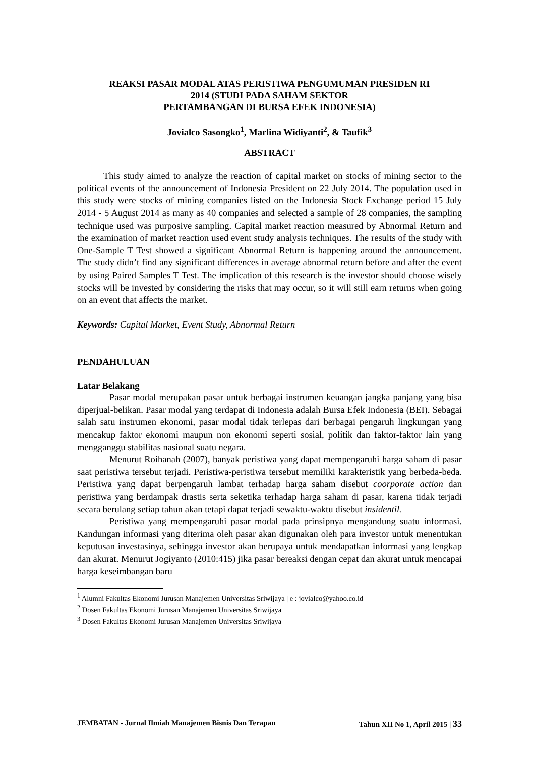REAKSI PASAR MODAL ATAS PERISTIWA PENGUMUMAN PRESIDEN RI
2014 (STUDI PADA SAHAM SEKTOR
PERTAMBANGAN DI BURSA EFEK INDONESIA)
Jovialco Sasongko<sup>1</sup>, Marlina Widiyanti<sup>2</sup>, & Taufik<sup>3</sup>
ABSTRACT
This study aimed to analyze the reaction of capital market on stocks of mining sector to the political events of the announcement of Indonesia President on 22 July 2014. The population used in this study were stocks of mining companies listed on the Indonesia Stock Exchange period 15 July 2014 - 5 August 2014 as many as 40 companies and selected a sample of 28 companies, the sampling technique used was purposive sampling. Capital market reaction measured by Abnormal Return and the examination of market reaction used event study analysis techniques. The results of the study with One-Sample T Test showed a significant Abnormal Return is happening around the announcement. The study didn’t find any significant differences in average abnormal return before and after the event by using Paired Samples T Test. The implication of this research is the investor should choose wisely stocks will be invested by considering the risks that may occur, so it will still earn returns when going on an event that affects the market.
Keywords: Capital Market, Event Study, Abnormal Return
PENDAHULUAN
Latar Belakang
Pasar modal merupakan pasar untuk berbagai instrumen keuangan jangka panjang yang bisa diperjual-belikan. Pasar modal yang terdapat di Indonesia adalah Bursa Efek Indonesia (BEI). Sebagai salah satu instrumen ekonomi, pasar modal tidak terlepas dari berbagai pengaruh lingkungan yang mencakup faktor ekonomi maupun non ekonomi seperti sosial, politik dan faktor-faktor lain yang mengganggu stabilitas nasional suatu negara.
Menurut Roihanah (2007), banyak peristiwa yang dapat mempengaruhi harga saham di pasar saat peristiwa tersebut terjadi. Peristiwa-peristiwa tersebut memiliki karakteristik yang berbeda-beda. Peristiwa yang dapat berpengaruh lambat terhadap harga saham disebut coorporate action dan peristiwa yang berdampak drastis serta seketika terhadap harga saham di pasar, karena tidak terjadi secara berulang setiap tahun akan tetapi dapat terjadi sewaktu-waktu disebut insidentil.
Peristiwa yang mempengaruhi pasar modal pada prinsipnya mengandung suatu informasi. Kandungan informasi yang diterima oleh pasar akan digunakan oleh para investor untuk menentukan keputusan investasinya, sehingga investor akan berupaya untuk mendapatkan informasi yang lengkap dan akurat. Menurut Jogiyanto (2010:415) jika pasar bereaksi dengan cepat dan akurat untuk mencapai harga keseimbangan baru
<sup>1</sup> Alumni Fakultas Ekonomi Jurusan Manajemen Universitas Sriwijaya | e : jovialco@yahoo.co.id
<sup>2</sup> Dosen Fakultas Ekonomi Jurusan Manajemen Universitas Sriwijaya
<sup>3</sup> Dosen Fakultas Ekonomi Jurusan Manajemen Universitas Sriwijaya
JEMBATAN - Jurnal Ilmiah Manajemen Bisnis Dan Terapan Tahun XII No 1, April 2015 | 33